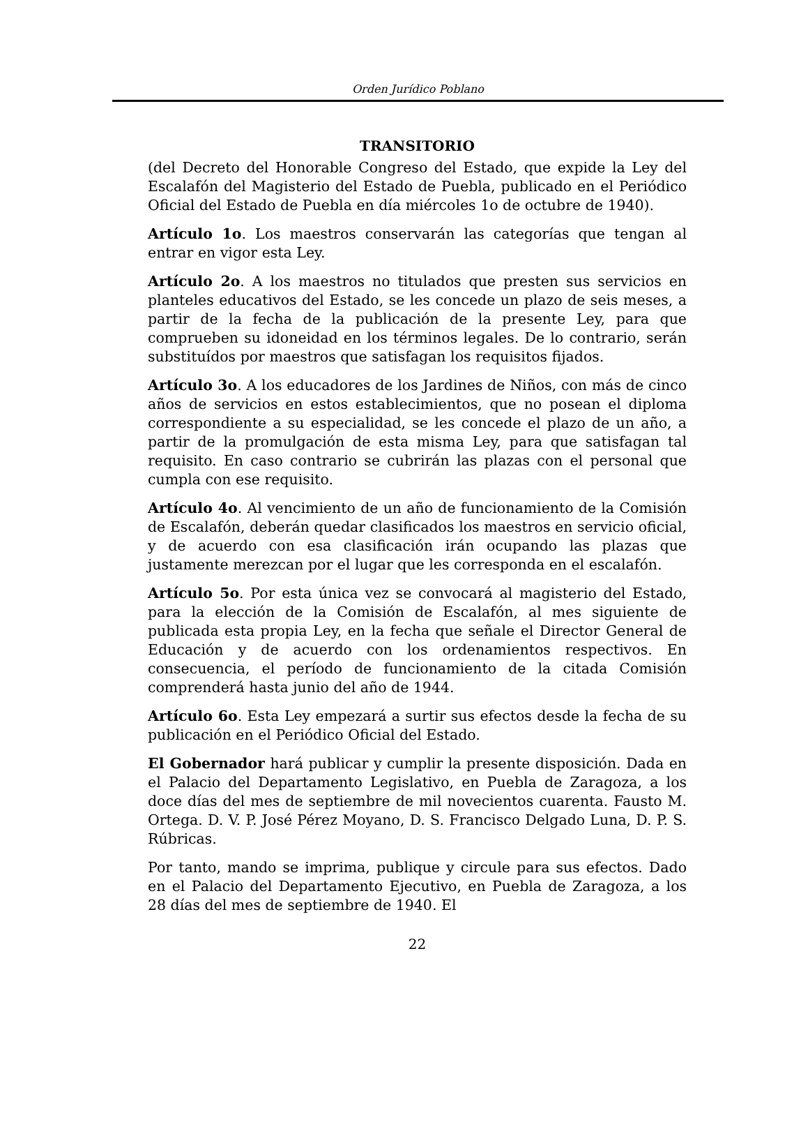Orden Jurídico Poblano
TRANSITORIO
(del Decreto del Honorable Congreso del Estado, que expide la Ley del Escalafón del Magisterio del Estado de Puebla, publicado en el Periódico Oficial del Estado de Puebla en día miércoles 1o de octubre de 1940).
Artículo 1o. Los maestros conservarán las categorías que tengan al entrar en vigor esta Ley.
Artículo 2o. A los maestros no titulados que presten sus servicios en planteles educativos del Estado, se les concede un plazo de seis meses, a partir de la fecha de la publicación de la presente Ley, para que comprueben su idoneidad en los términos legales. De lo contrario, serán substituídos por maestros que satisfagan los requisitos fijados.
Artículo 3o. A los educadores de los Jardines de Niños, con más de cinco años de servicios en estos establecimientos, que no posean el diploma correspondiente a su especialidad, se les concede el plazo de un año, a partir de la promulgación de esta misma Ley, para que satisfagan tal requisito. En caso contrario se cubrirán las plazas con el personal que cumpla con ese requisito.
Artículo 4o. Al vencimiento de un año de funcionamiento de la Comisión de Escalafón, deberán quedar clasificados los maestros en servicio oficial, y de acuerdo con esa clasificación irán ocupando las plazas que justamente merezcan por el lugar que les corresponda en el escalafón.
Artículo 5o. Por esta única vez se convocará al magisterio del Estado, para la elección de la Comisión de Escalafón, al mes siguiente de publicada esta propia Ley, en la fecha que señale el Director General de Educación y de acuerdo con los ordenamientos respectivos. En consecuencia, el período de funcionamiento de la citada Comisión comprenderá hasta junio del año de 1944.
Artículo 6o. Esta Ley empezará a surtir sus efectos desde la fecha de su publicación en el Periódico Oficial del Estado.
El Gobernador hará publicar y cumplir la presente disposición. Dada en el Palacio del Departamento Legislativo, en Puebla de Zaragoza, a los doce días del mes de septiembre de mil novecientos cuarenta. Fausto M. Ortega. D. V. P. José Pérez Moyano, D. S. Francisco Delgado Luna, D. P. S. Rúbricas.
Por tanto, mando se imprima, publique y circule para sus efectos. Dado en el Palacio del Departamento Ejecutivo, en Puebla de Zaragoza, a los 28 días del mes de septiembre de 1940. El
22